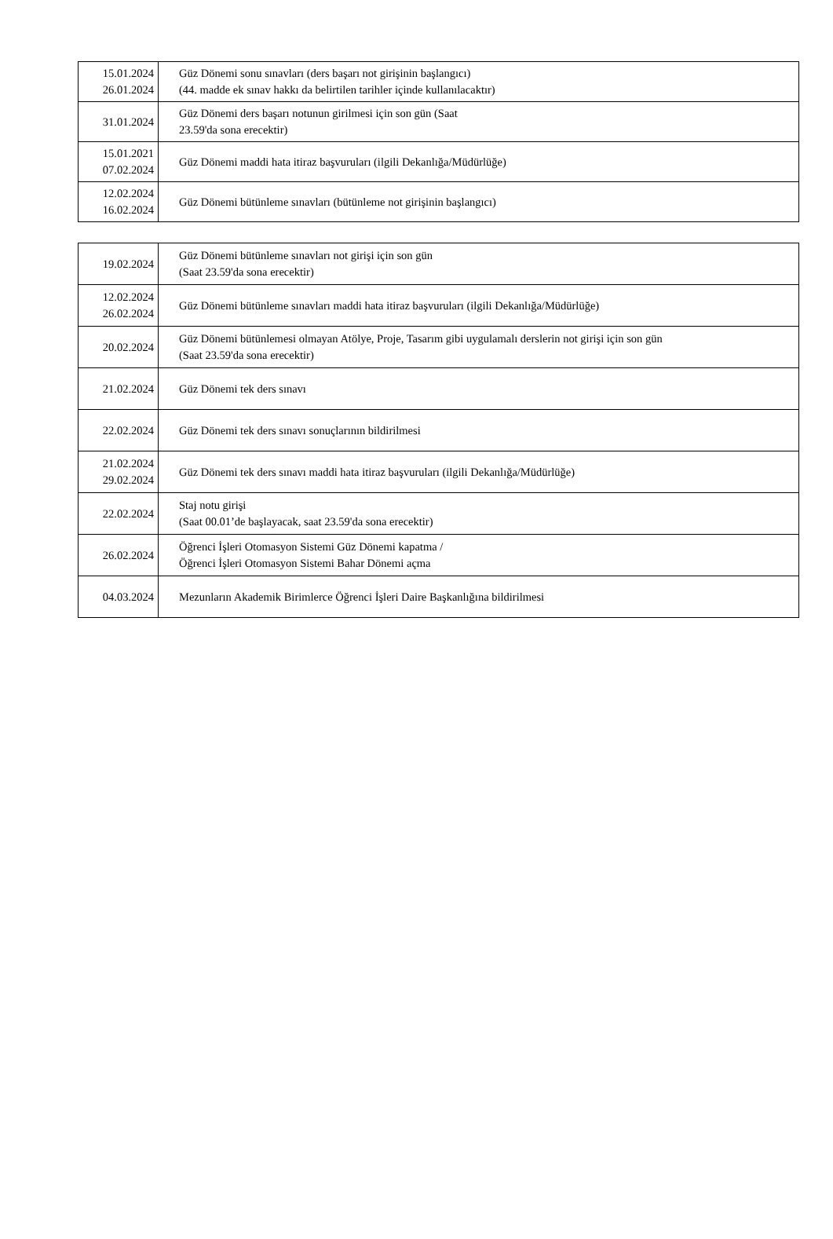| 15.01.2024 26.01.2024 | Güz Dönemi sonu sınavları (ders başarı not girişinin başlangıcı) (44. madde ek sınav hakkı da belirtilen tarihler içinde kullanılacaktır) |
| 31.01.2024 | Güz Dönemi ders başarı notunun girilmesi için son gün (Saat 23.59'da sona erecektir) |
| 15.01.2021 07.02.2024 | Güz Dönemi maddi hata itiraz başvuruları (ilgili Dekanlığa/Müdürlüğe) |
| 12.02.2024 16.02.2024 | Güz Dönemi bütünleme sınavları (bütünleme not girişinin başlangıcı) |
| 19.02.2024 | Güz Dönemi bütünleme sınavları not girişi için son gün (Saat 23.59'da sona erecektir) |
| 12.02.2024 26.02.2024 | Güz Dönemi bütünleme sınavları maddi hata itiraz başvuruları (ilgili Dekanlığa/Müdürlüğe) |
| 20.02.2024 | Güz Dönemi bütünlemesi olmayan Atölye, Proje, Tasarım gibi uygulamalı derslerin not girişi için son gün (Saat 23.59'da sona erecektir) |
| 21.02.2024 | Güz Dönemi tek ders sınavı |
| 22.02.2024 | Güz Dönemi tek ders sınavı sonuçlarının bildirilmesi |
| 21.02.2024 29.02.2024 | Güz Dönemi tek ders sınavı maddi hata itiraz başvuruları (ilgili Dekanlığa/Müdürlüğe) |
| 22.02.2024 | Staj notu girişi (Saat 00.01’de başlayacak, saat 23.59'da sona erecektir) |
| 26.02.2024 | Öğrenci İşleri Otomasyon Sistemi Güz Dönemi kapatma / Öğrenci İşleri Otomasyon Sistemi Bahar Dönemi açma |
| 04.03.2024 | Mezunların Akademik Birimlerce Öğrenci İşleri Daire Başkanlığına bildirilmesi |